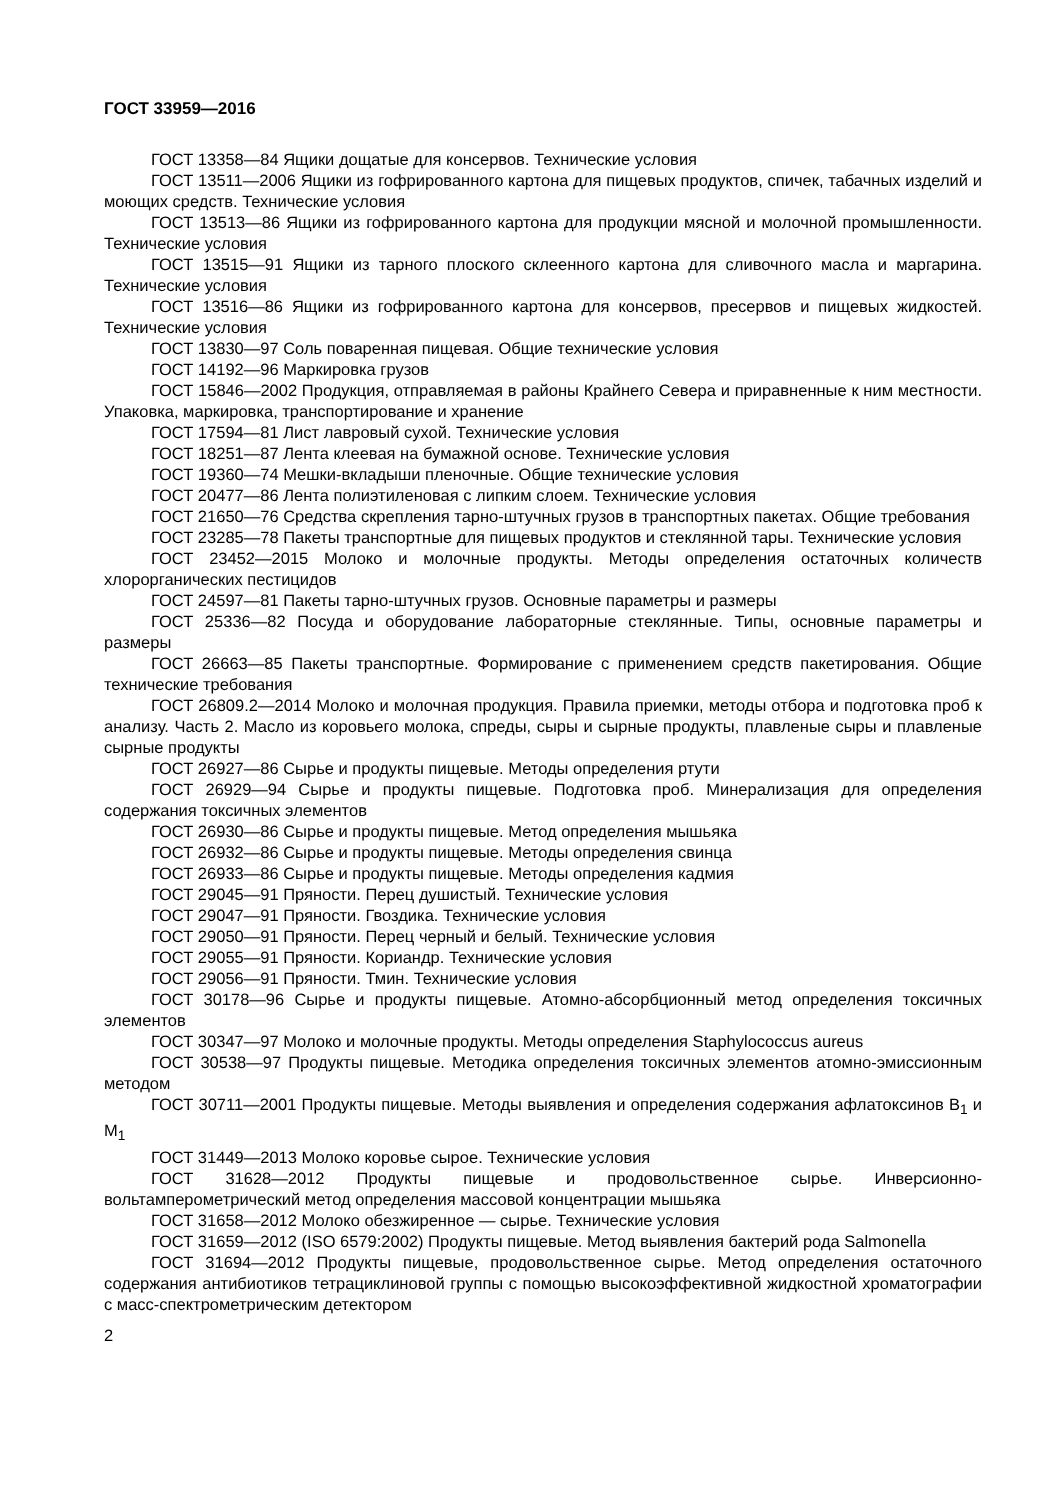ГОСТ 33959—2016
ГОСТ 13358—84 Ящики дощатые для консервов. Технические условия
ГОСТ 13511—2006 Ящики из гофрированного картона для пищевых продуктов, спичек, табачных изделий и моющих средств. Технические условия
ГОСТ 13513—86 Ящики из гофрированного картона для продукции мясной и молочной промышленности. Технические условия
ГОСТ 13515—91 Ящики из тарного плоского склеенного картона для сливочного масла и маргарина. Технические условия
ГОСТ 13516—86 Ящики из гофрированного картона для консервов, пресервов и пищевых жидкостей. Технические условия
ГОСТ 13830—97 Соль поваренная пищевая. Общие технические условия
ГОСТ 14192—96 Маркировка грузов
ГОСТ 15846—2002 Продукция, отправляемая в районы Крайнего Севера и приравненные к ним местности. Упаковка, маркировка, транспортирование и хранение
ГОСТ 17594—81 Лист лавровый сухой. Технические условия
ГОСТ 18251—87 Лента клеевая на бумажной основе. Технические условия
ГОСТ 19360—74 Мешки-вкладыши пленочные. Общие технические условия
ГОСТ 20477—86 Лента полиэтиленовая с липким слоем. Технические условия
ГОСТ 21650—76 Средства скрепления тарно-штучных грузов в транспортных пакетах. Общие требования
ГОСТ 23285—78 Пакеты транспортные для пищевых продуктов и стеклянной тары. Технические условия
ГОСТ 23452—2015 Молоко и молочные продукты. Методы определения остаточных количеств хлорорганических пестицидов
ГОСТ 24597—81 Пакеты тарно-штучных грузов. Основные параметры и размеры
ГОСТ 25336—82 Посуда и оборудование лабораторные стеклянные. Типы, основные параметры и размеры
ГОСТ 26663—85 Пакеты транспортные. Формирование с применением средств пакетирования. Общие технические требования
ГОСТ 26809.2—2014 Молоко и молочная продукция. Правила приемки, методы отбора и подготовка проб к анализу. Часть 2. Масло из коровьего молока, спреды, сыры и сырные продукты, плавленые сыры и плавленые сырные продукты
ГОСТ 26927—86 Сырье и продукты пищевые. Методы определения ртути
ГОСТ 26929—94 Сырье и продукты пищевые. Подготовка проб. Минерализация для определения содержания токсичных элементов
ГОСТ 26930—86 Сырье и продукты пищевые. Метод определения мышьяка
ГОСТ 26932—86 Сырье и продукты пищевые. Методы определения свинца
ГОСТ 26933—86 Сырье и продукты пищевые. Методы определения кадмия
ГОСТ 29045—91 Пряности. Перец душистый. Технические условия
ГОСТ 29047—91 Пряности. Гвоздика. Технические условия
ГОСТ 29050—91 Пряности. Перец черный и белый. Технические условия
ГОСТ 29055—91 Пряности. Кориандр. Технические условия
ГОСТ 29056—91 Пряности. Тмин. Технические условия
ГОСТ 30178—96 Сырье и продукты пищевые. Атомно-абсорбционный метод определения токсичных элементов
ГОСТ 30347—97 Молоко и молочные продукты. Методы определения Staphylococcus aureus
ГОСТ 30538—97 Продукты пищевые. Методика определения токсичных элементов атомно-эмиссионным методом
ГОСТ 30711—2001 Продукты пищевые. Методы выявления и определения содержания афлатоксинов B<sub>1</sub> и M<sub>1</sub>
ГОСТ 31449—2013 Молоко коровье сырое. Технические условия
ГОСТ 31628—2012 Продукты пищевые и продовольственное сырье. Инверсионно-вольтамперометрический метод определения массовой концентрации мышьяка
ГОСТ 31658—2012 Молоко обезжиренное — сырье. Технические условия
ГОСТ 31659—2012 (ISO 6579:2002) Продукты пищевые. Метод выявления бактерий рода Salmonella
ГОСТ 31694—2012 Продукты пищевые, продовольственное сырье. Метод определения остаточного содержания антибиотиков тетрациклиновой группы с помощью высокоэффективной жидкостной хроматографии с масс-спектрометрическим детектором
2